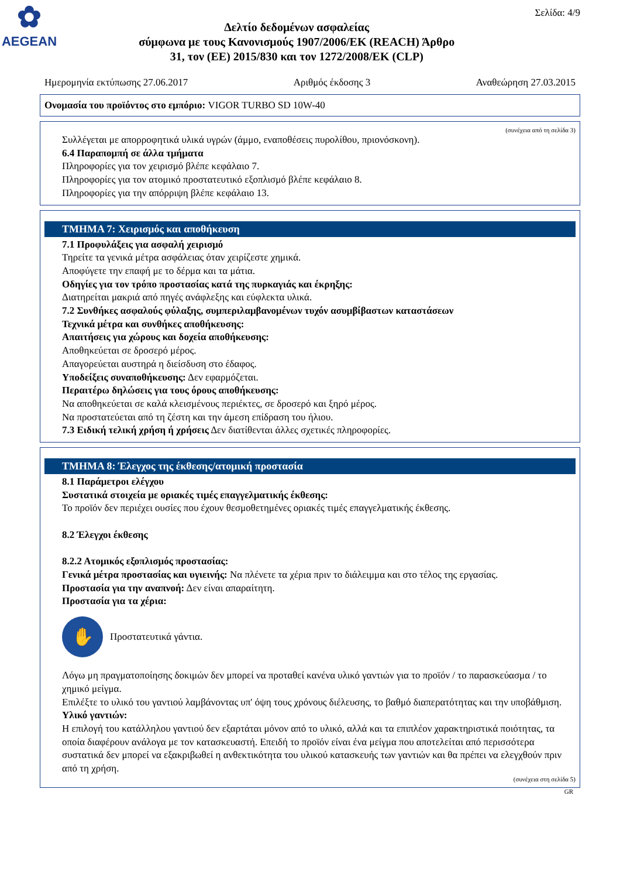✿
AEGEAN
Δελτίο δεδομένων ασφαλείας
σύμφωνα με τους Κανονισμούς 1907/2006/ΕΚ (REACH) Άρθρο
31, τον (ΕΕ) 2015/830 και τον 1272/2008/ΕΚ (CLP)
Σελίδα: 4/9
Ημερομηνία εκτύπωσης 27.06.2017 Αριθμός έκδοσης 3 Αναθεώρηση 27.03.2015
Ονομασία του προϊόντος στο εμπόριο: VIGOR TURBO SD 10W-40
(συνέχεια από τη σελίδα 3)
Συλλέγεται με απορροφητικά υλικά υγρών (άμμο, εναποθέσεις πυρολίθου, πριονόσκονη).
6.4 Παραπομπή σε άλλα τμήματα
Πληροφορίες για τον χειρισμό βλέπε κεφάλαιο 7.
Πληροφορίες για τον ατομικό προστατευτικό εξοπλισμό βλέπε κεφάλαιο 8.
Πληροφορίες για την απόρριψη βλέπε κεφάλαιο 13.
ΤΜΗΜΑ 7: Χειρισμός και αποθήκευση
7.1 Προφυλάξεις για ασφαλή χειρισμό
Τηρείτε τα γενικά μέτρα ασφάλειας όταν χειρίζεστε χημικά.
Αποφύγετε την επαφή με το δέρμα και τα μάτια.
Οδηγίες για τον τρόπο προστασίας κατά της πυρκαγιάς και έκρηξης:
Διατηρείται μακριά από πηγές ανάφλεξης και εύφλεκτα υλικά.
7.2 Συνθήκες ασφαλούς φύλαξης, συμπεριλαμβανομένων τυχόν ασυμβίβαστων καταστάσεων
Τεχνικά μέτρα και συνθήκες αποθήκευσης:
Απαιτήσεις για χώρους και δοχεία αποθήκευσης:
Αποθηκεύεται σε δροσερό μέρος.
Απαγορεύεται αυστηρά η διείσδυση στο έδαφος.
Υποδείξεις συναποθήκευσης: Δεν εφαρμόζεται.
Περαιτέρω δηλώσεις για τους όρους αποθήκευσης:
Να αποθηκεύεται σε καλά κλεισμένους περιέκτες, σε δροσερό και ξηρό μέρος.
Να προστατεύεται από τη ζέστη και την άμεση επίδραση του ήλιου.
7.3 Ειδική τελική χρήση ή χρήσεις Δεν διατίθενται άλλες σχετικές πληροφορίες.
ΤΜΗΜΑ 8: Έλεγχος της έκθεσης/ατομική προστασία
8.1 Παράμετροι ελέγχου
Συστατικά στοιχεία με οριακές τιμές επαγγελματικής έκθεσης:
Το προϊόν δεν περιέχει ουσίες που έχουν θεσμοθετημένες οριακές τιμές επαγγελματικής έκθεσης.
8.2 Έλεγχοι έκθεσης
8.2.2 Ατομικός εξοπλισμός προστασίας:
Γενικά μέτρα προστασίας και υγιεινής: Να πλένετε τα χέρια πριν το διάλειμμα και στο τέλος της εργασίας.
Προστασία για την αναπνοή: Δεν είναι απαραίτητη.
Προστασία για τα χέρια:
✋
Προστατευτικά γάντια.
Λόγω μη πραγματοποίησης δοκιμών δεν μπορεί να προταθεί κανένα υλικό γαντιών για το προϊόν / το παρασκεύασμα / το χημικό μείγμα.
Επιλέξτε το υλικό του γαντιού λαμβάνοντας υπ' όψη τους χρόνους διέλευσης, το βαθμό διαπερατότητας και την υποβάθμιση.
Υλικό γαντιών:
Η επιλογή του κατάλληλου γαντιού δεν εξαρτάται μόνον από το υλικό, αλλά και τα επιπλέον χαρακτηριστικά ποιότητας, τα οποία διαφέρουν ανάλογα με τον κατασκευαστή. Επειδή το προϊόν είναι ένα μείγμα που αποτελείται από περισσότερα συστατικά δεν μπορεί να εξακριβωθεί η ανθεκτικότητα του υλικού κατασκευής των γαντιών και θα πρέπει να ελεγχθούν πριν από τη χρήση.
(συνέχεια στη σελίδα 5)
GR